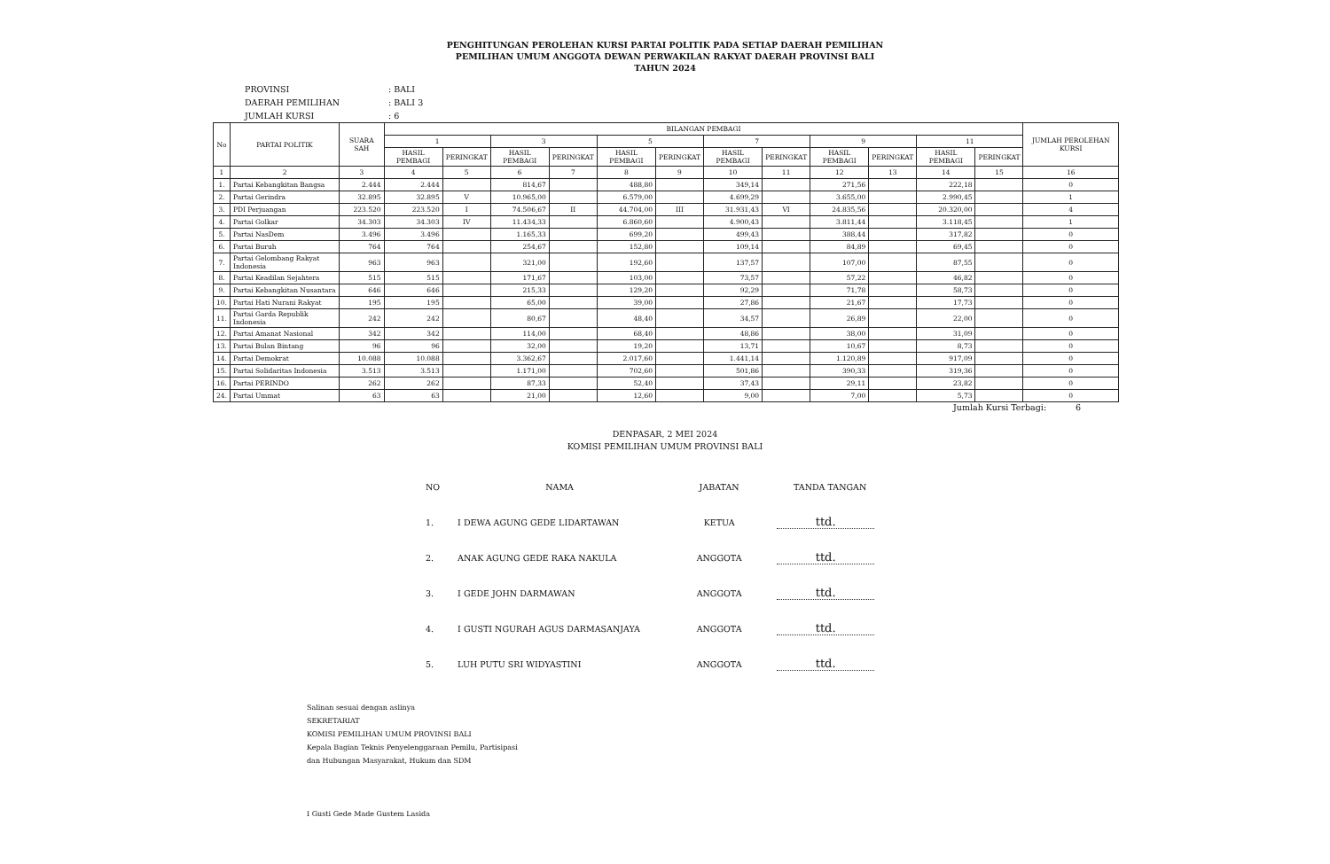PENGHITUNGAN PEROLEHAN KURSI PARTAI POLITIK PADA SETIAP DAERAH PEMILIHAN
PEMILIHAN UMUM ANGGOTA DEWAN PERWAKILAN RAKYAT DAERAH PROVINSI BALI
TAHUN 2024
PROVINSI: BALI
DAERAH PEMILIHAN: BALI 3
JUMLAH KURSI: 6
| No | PARTAI POLITIK | SUARA SAH | BILANGAN PEMBAGI | | | | | | | | | | | | JUMLAH PEROLEHAN KURSI |
| --- | --- | --- | --- | --- | --- | --- | --- | --- | --- | --- | --- | --- | --- | --- | --- |
| | | | 1 | | 3 | | 5 | | 7 | | 9 | | 11 | | |
| | | | HASIL PEMBAGI | PERINGKAT | HASIL PEMBAGI | PERINGKAT | HASIL PEMBAGI | PERINGKAT | HASIL PEMBAGI | PERINGKAT | HASIL PEMBAGI | PERINGKAT | HASIL PEMBAGI | PERINGKAT | |
| 1 | 2 | 3 | 4 | 5 | 6 | 7 | 8 | 9 | 10 | 11 | 12 | 13 | 14 | 15 | 16 |
| 1. | Partai Kebangkitan Bangsa | 2.444 | 2.444 | | 814,67 | | 488,80 | | 349,14 | | 271,56 | | 222,18 | | 0 |
| 2. | Partai Gerindra | 32.895 | 32.895 | V | 10.965,00 | | 6.579,00 | | 4.699,29 | | 3.655,00 | | 2.990,45 | | 1 |
| 3. | PDI Perjuangan | 223.520 | 223.520 | I | 74.506,67 | II | 44.704,00 | III | 31.931,43 | VI | 24.835,56 | | 20.320,00 | | 4 |
| 4. | Partai Golkar | 34.303 | 34.303 | IV | 11.434,33 | | 6.860,60 | | 4.900,43 | | 3.811,44 | | 3.118,45 | | 1 |
| 5. | Partai NasDem | 3.496 | 3.496 | | 1.165,33 | | 699,20 | | 499,43 | | 388,44 | | 317,82 | | 0 |
| 6. | Partai Buruh | 764 | 764 | | 254,67 | | 152,80 | | 109,14 | | 84,89 | | 69,45 | | 0 |
| 7. | Partai Gelombang Rakyat Indonesia | 963 | 963 | | 321,00 | | 192,60 | | 137,57 | | 107,00 | | 87,55 | | 0 |
| 8. | Partai Keadilan Sejahtera | 515 | 515 | | 171,67 | | 103,00 | | 73,57 | | 57,22 | | 46,82 | | 0 |
| 9. | Partai Kebangkitan Nusantara | 646 | 646 | | 215,33 | | 129,20 | | 92,29 | | 71,78 | | 58,73 | | 0 |
| 10. | Partai Hati Nurani Rakyat | 195 | 195 | | 65,00 | | 39,00 | | 27,86 | | 21,67 | | 17,73 | | 0 |
| 11. | Partai Garda Republik Indonesia | 242 | 242 | | 80,67 | | 48,40 | | 34,57 | | 26,89 | | 22,00 | | 0 |
| 12. | Partai Amanat Nasional | 342 | 342 | | 114,00 | | 68,40 | | 48,86 | | 38,00 | | 31,09 | | 0 |
| 13. | Partai Bulan Bintang | 96 | 96 | | 32,00 | | 19,20 | | 13,71 | | 10,67 | | 8,73 | | 0 |
| 14. | Partai Demokrat | 10.088 | 10.088 | | 3.362,67 | | 2.017,60 | | 1.441,14 | | 1.120,89 | | 917,09 | | 0 |
| 15. | Partai Solidaritas Indonesia | 3.513 | 3.513 | | 1.171,00 | | 702,60 | | 501,86 | | 390,33 | | 319,36 | | 0 |
| 16. | Partai PERINDO | 262 | 262 | | 87,33 | | 52,40 | | 37,43 | | 29,11 | | 23,82 | | 0 |
| 24. | Partai Ummat | 63 | 63 | | 21,00 | | 12,60 | | 9,00 | | 7,00 | | 5,73 | | 0 |
Jumlah Kursi Terbagi: 6
DENPASAR, 2 MEI 2024
KOMISI PEMILIHAN UMUM PROVINSI BALI
| NO | NAMA | JABATAN | TANDA TANGAN |
| 1. | I DEWA AGUNG GEDE LIDARTAWAN | KETUA | ttd. |
| 2. | ANAK AGUNG GEDE RAKA NAKULA | ANGGOTA | ttd. |
| 3. | I GEDE JOHN DARMAWAN | ANGGOTA | ttd. |
| 4. | I GUSTI NGURAH AGUS DARMASANJAYA | ANGGOTA | ttd. |
| 5. | LUH PUTU SRI WIDYASTINI | ANGGOTA | ttd. |
Salinan sesuai dengan aslinya
SEKRETARIAT
KOMISI PEMILIHAN UMUM PROVINSI BALI
Kepala Bagian Teknis Penyelenggaraan Pemilu, Partisipasi
dan Hubungan Masyarakat, Hukum dan SDM
I Gusti Gede Made Gustem Lasida